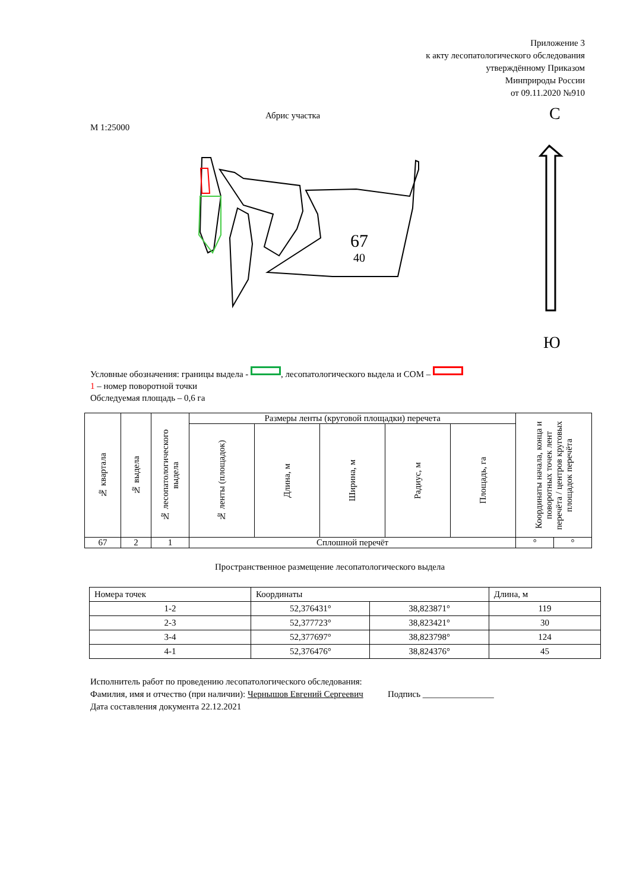Приложение 3
к акту лесопатологического обследования
утверждённому Приказом
Минприроды России
от 09.11.2020 №910
Абрис участка
М 1:25000
67
40
С
Ю
Условные обозначения: границы выдела - , лесопатологического выдела и СОМ –
1 – номер поворотной точки
Обследуемая площадь – 0,6 га
| № квартала | № выдела | № лесопатологического выдела | Размеры ленты (круговой площадки) перечета | | | | | Координаты начала, конца и поворотных точек лент перечёта / центров круговых площадок перечёта | |
| | | | № ленты (площадок) | Длина, м | Ширина, м | Радиус, м | Площадь, га | | |
| 67 | 2 | 1 | Сплошной перечёт | | | | | ° | ° |
Пространственное размещение лесопатологического выдела
| Номера точек | Координаты | | Длина, м |
| 1-2 | 52,376431° | 38,823871° | 119 |
| 2-3 | 52,377723° | 38,823421° | 30 |
| 3-4 | 52,377697° | 38,823798° | 124 |
| 4-1 | 52,376476° | 38,824376° | 45 |
Исполнитель работ по проведению лесопатологического обследования:
Фамилия, имя и отчество (при наличии): Чернышов Евгений Сергеевич Подпись ________________
Дата составления документа 22.12.2021